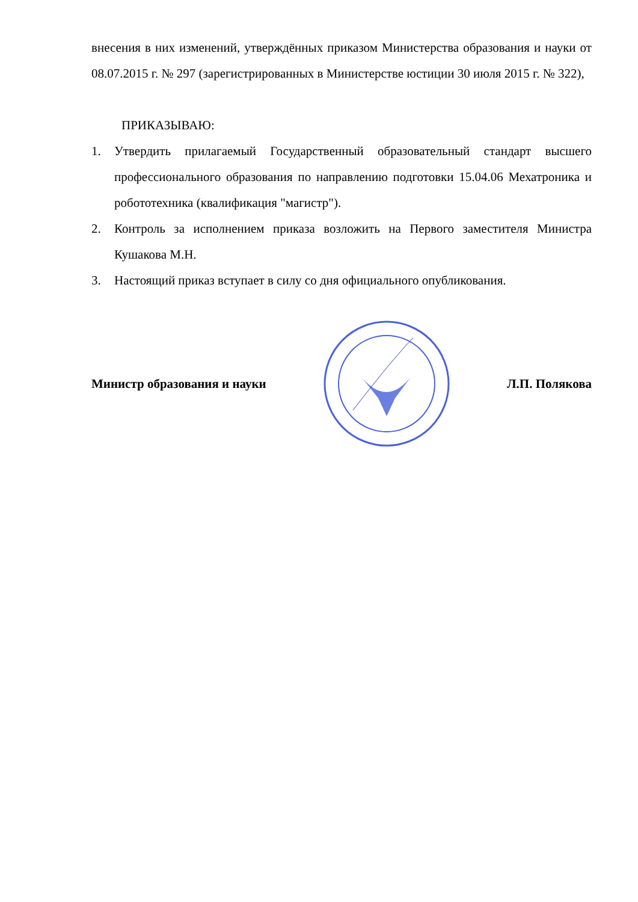внесения в них изменений, утверждённых приказом Министерства образования и науки от 08.07.2015 г. № 297 (зарегистрированных в Министерстве юстиции 30 июля 2015 г. № 322),
ПРИКАЗЫВАЮ:
1. Утвердить прилагаемый Государственный образовательный стандарт высшего профессионального образования по направлению подготовки 15.04.06 Мехатроника и робототехника (квалификация "магистр").
2. Контроль за исполнением приказа возложить на Первого заместителя Министра Кушакова М.Н.
3. Настоящий приказ вступает в силу со дня официального опубликования.
Министр образования и науки Л.П. Полякова